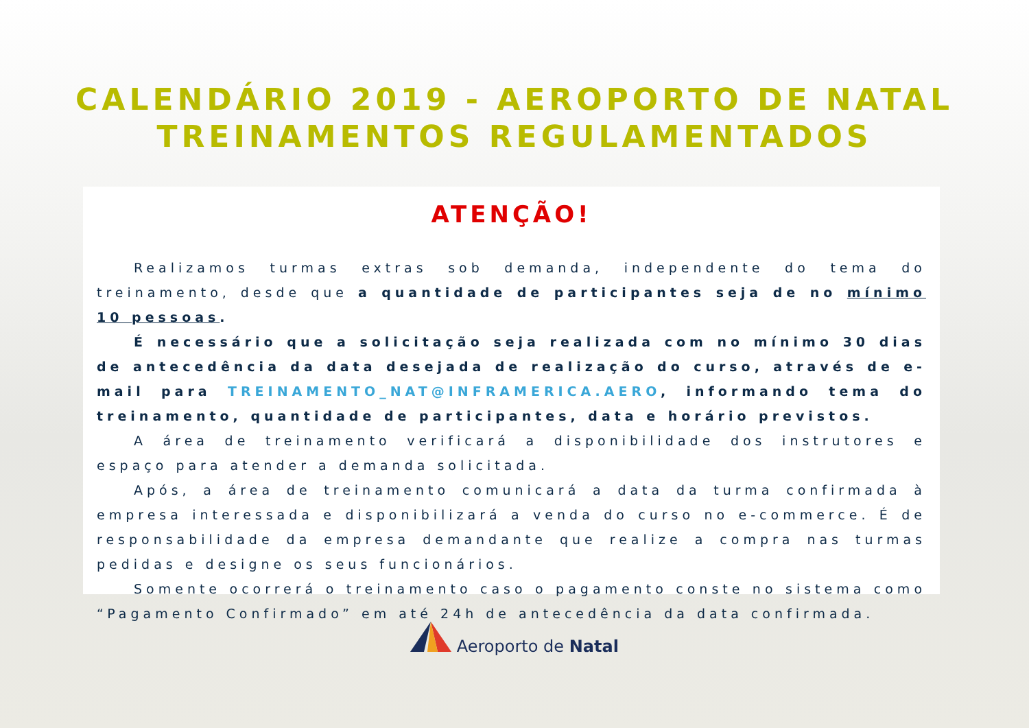CALENDÁRIO 2019 - AEROPORTO DE NATAL
TREINAMENTOS REGULAMENTADOS
ATENÇÃO!
Realizamos turmas extras sob demanda, independente do tema do treinamento, desde que a quantidade de participantes seja de no mínimo 10 pessoas.
É necessário que a solicitação seja realizada com no mínimo 30 dias de antecedência da data desejada de realização do curso, através de e-mail para TREINAMENTO_NAT@INFRAMERICA.AERO, informando tema do treinamento, quantidade de participantes, data e horário previstos.
A área de treinamento verificará a disponibilidade dos instrutores e espaço para atender a demanda solicitada.
Após, a área de treinamento comunicará a data da turma confirmada à empresa interessada e disponibilizará a venda do curso no e-commerce. É de responsabilidade da empresa demandante que realize a compra nas turmas pedidas e designe os seus funcionários.
Somente ocorrerá o treinamento caso o pagamento conste no sistema como “Pagamento Confirmado” em até 24h de antecedência da data confirmada.
Aeroporto de Natal